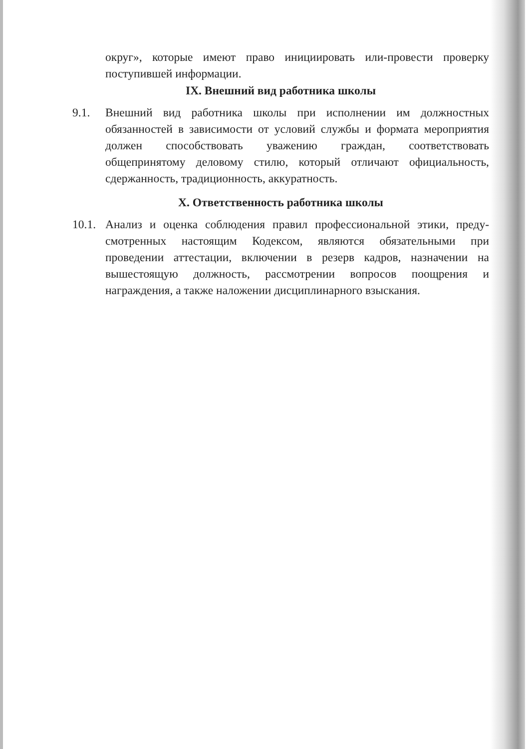округ», которые имеют право инициировать или-провести проверку поступившей информации.
IX. Внешний вид работника школы
9.1. Внешний вид работника школы при исполнении им должностных обязанностей в зависимости от условий службы и формата мероприятия должен способствовать уважению граждан, соответствовать общепринятому деловому стилю, который отличают официальность, сдержанность, традиционность, аккуратность.
X. Ответственность работника школы
10.1.
Анализ и оценка соблюдения правил профессиональной этики, преду-смотренных настоящим Кодексом, являются обязательными при проведении аттестации, включении в резерв кадров, назначении на вышестоящую должность, рассмотрении вопросов поощрения и награждения, а также наложении дисциплинарного взыскания.